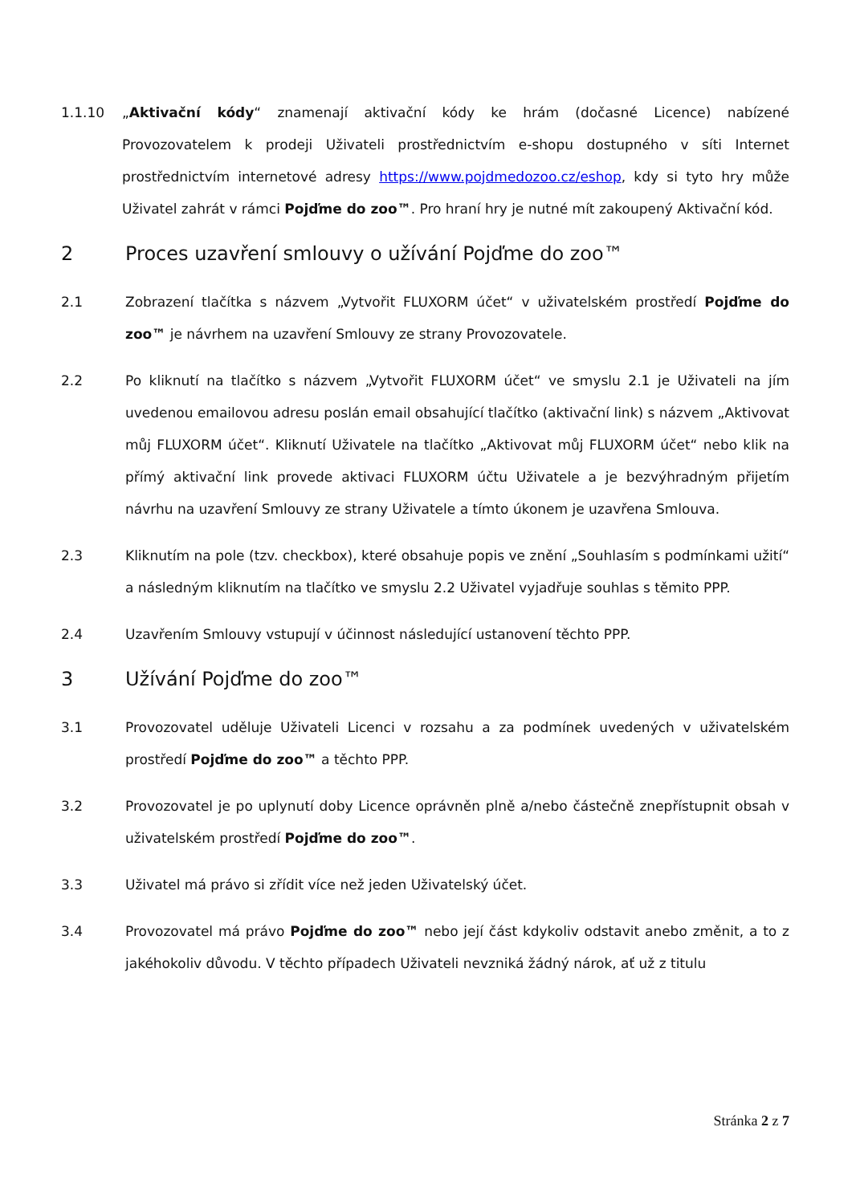1.1.10 „Aktivační kódy“ znamenají aktivační kódy ke hrám (dočasné Licence) nabízené Provozovatelem k prodeji Uživateli prostřednictvím e-shopu dostupného v síti Internet prostřednictvím internetové adresy https://www.pojdmedozoo.cz/eshop, kdy si tyto hry může Uživatel zahrát v rámci Pojďme do zoo™. Pro hraní hry je nutné mít zakoupený Aktivační kód.
2 Proces uzavření smlouvy o užívání Pojďme do zoo™
2.1 Zobrazení tlačítka s názvem „Vytvořit FLUXORM účet“ v uživatelském prostředí Pojďme do zoo™ je návrhem na uzavření Smlouvy ze strany Provozovatele.
2.2 Po kliknutí na tlačítko s názvem „Vytvořit FLUXORM účet“ ve smyslu 2.1 je Uživateli na jím uvedenou emailovou adresu poslán email obsahující tlačítko (aktivační link) s názvem „Aktivovat můj FLUXORM účet“. Kliknutí Uživatele na tlačítko „Aktivovat můj FLUXORM účet“ nebo klik na přímý aktivační link provede aktivaci FLUXORM účtu Uživatele a je bezvýhradným přijetím návrhu na uzavření Smlouvy ze strany Uživatele a tímto úkonem je uzavřena Smlouva.
2.3 Kliknutím na pole (tzv. checkbox), které obsahuje popis ve znění „Souhlasím s podmínkami užití“ a následným kliknutím na tlačítko ve smyslu 2.2 Uživatel vyjadřuje souhlas s těmito PPP.
2.4 Uzavřením Smlouvy vstupují v účinnost následující ustanovení těchto PPP.
3 Užívání Pojďme do zoo™
3.1 Provozovatel uděluje Uživateli Licenci v rozsahu a za podmínek uvedených v uživatelském prostředí Pojďme do zoo™ a těchto PPP.
3.2 Provozovatel je po uplynutí doby Licence oprávněn plně a/nebo částečně znepřístupnit obsah v uživatelském prostředí Pojďme do zoo™.
3.3 Uživatel má právo si zřídit více než jeden Uživatelský účet.
3.4 Provozovatel má právo Pojďme do zoo™ nebo její část kdykoliv odstavit anebo změnit, a to z jakéhokoliv důvodu. V těchto případech Uživateli nevzniká žádný nárok, ať už z titulu
Stránka 2 z 7